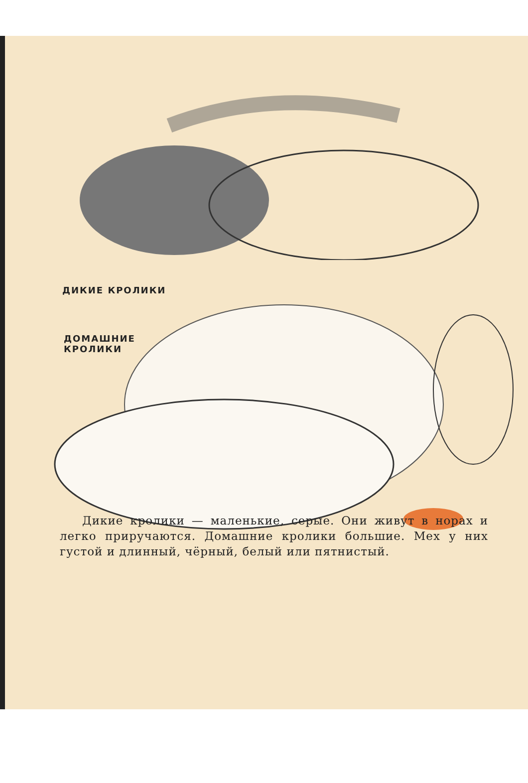ДИКИЕ КРОЛИКИ
ДОМАШНИЕ
КРОЛИКИ
Дикие кролики — маленькие, серые. Они живут в норах и легко приручаются. Домашние кролики большие. Мех у них густой и длинный, чёрный, белый или пятнистый.